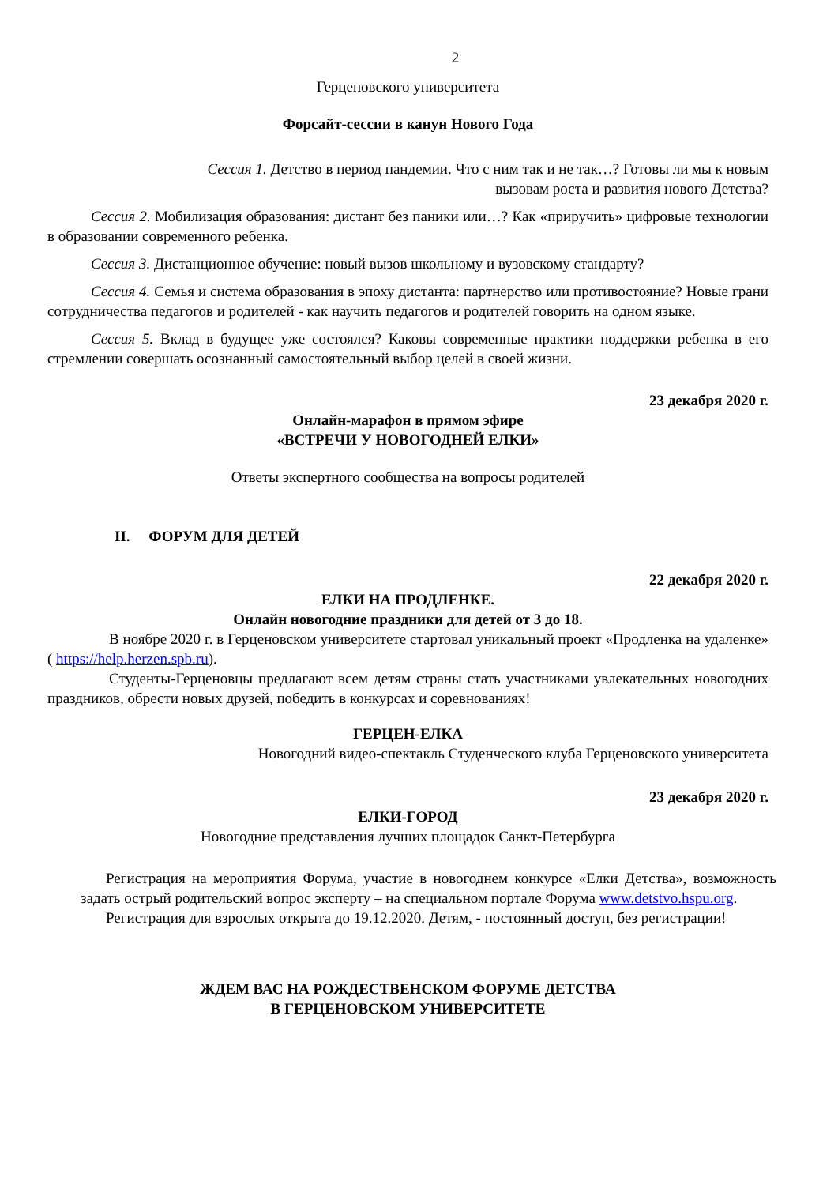2
Герценовского университета
Форсайт-сессии в канун Нового Года
Сессия 1. Детство в период пандемии. Что с ним так и не так…? Готовы ли мы к новым
вызовам роста и развития нового Детства?
Сессия 2. Мобилизация образования: дистант без паники или…? Как «приручить» цифровые технологии в образовании современного ребенка.
Сессия 3. Дистанционное обучение: новый вызов школьному и вузовскому стандарту?
Сессия 4. Семья и система образования в эпоху дистанта: партнерство или противостояние? Новые грани сотрудничества педагогов и родителей - как научить педагогов и родителей говорить на одном языке.
Сессия 5. Вклад в будущее уже состоялся? Каковы современные практики поддержки ребенка в его стремлении совершать осознанный самостоятельный выбор целей в своей жизни.
23 декабря 2020 г.
Онлайн-марафон в прямом эфире
«ВСТРЕЧИ У НОВОГОДНЕЙ ЕЛКИ»
Ответы экспертного сообщества на вопросы родителей
II. ФОРУМ ДЛЯ ДЕТЕЙ
22 декабря 2020 г.
ЕЛКИ НА ПРОДЛЕНКЕ.
Онлайн новогодние праздники для детей от 3 до 18.
В ноябре 2020 г. в Герценовском университете стартовал уникальный проект «Продленка на удаленке» ( https://help.herzen.spb.ru).
Студенты-Герценовцы предлагают всем детям страны стать участниками увлекательных новогодних праздников, обрести новых друзей, победить в конкурсах и соревнованиях!
ГЕРЦЕН-ЕЛКА
Новогодний видео-спектакль Студенческого клуба Герценовского университета
23 декабря 2020 г.
ЕЛКИ-ГОРОД
Новогодние представления лучших площадок Санкт-Петербурга
Регистрация на мероприятия Форума, участие в новогоднем конкурсе «Елки Детства», возможность задать острый родительский вопрос эксперту – на специальном портале Форума www.detstvo.hspu.org.
Регистрация для взрослых открыта до 19.12.2020. Детям, - постоянный доступ, без регистрации!
ЖДЕМ ВАС НА РОЖДЕСТВЕНСКОМ ФОРУМЕ ДЕТСТВА
В ГЕРЦЕНОВСКОМ УНИВЕРСИТЕТЕ